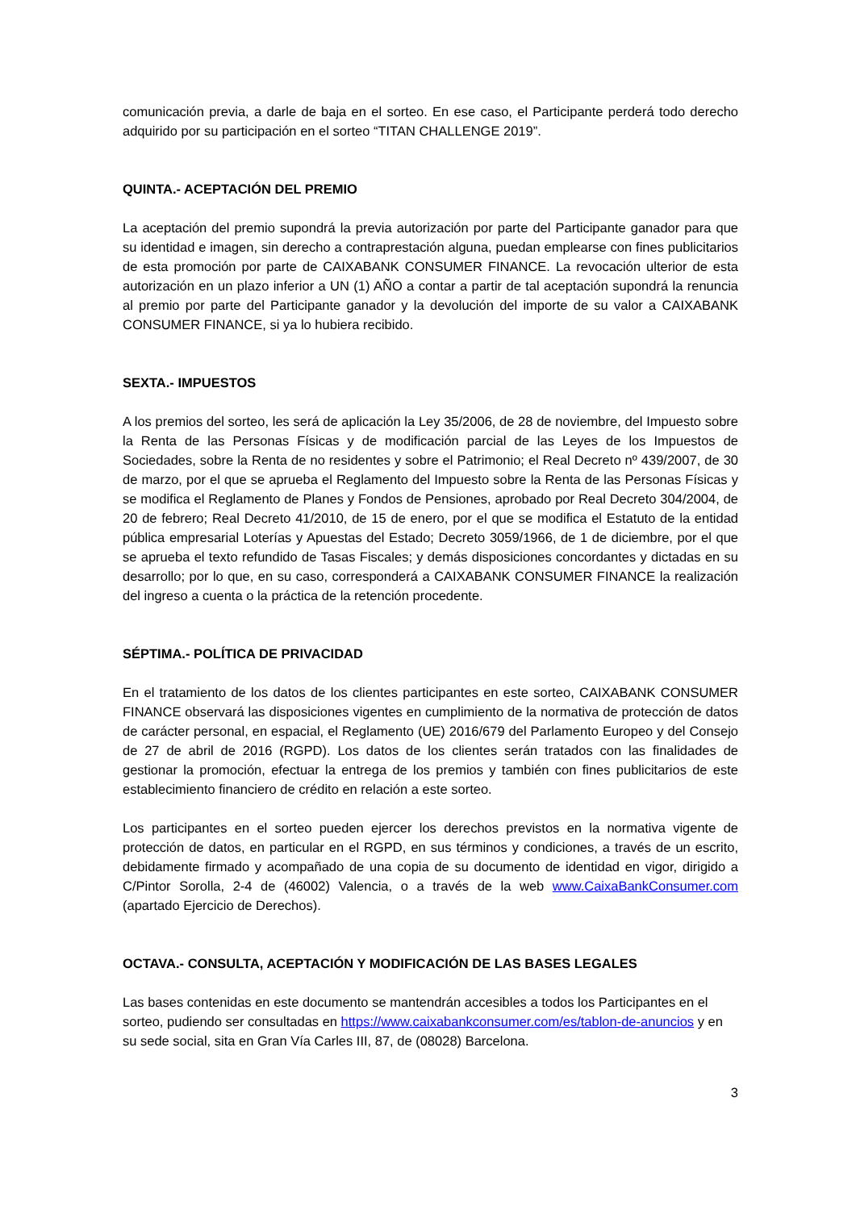comunicación previa, a darle de baja en el sorteo. En ese caso, el Participante perderá todo derecho adquirido por su participación en el sorteo “TITAN CHALLENGE 2019”.
QUINTA.- ACEPTACIÓN DEL PREMIO
La aceptación del premio supondrá la previa autorización por parte del Participante ganador para que su identidad e imagen, sin derecho a contraprestación alguna, puedan emplearse con fines publicitarios de esta promoción por parte de CAIXABANK CONSUMER FINANCE. La revocación ulterior de esta autorización en un plazo inferior a UN (1) AÑO a contar a partir de tal aceptación supondrá la renuncia al premio por parte del Participante ganador y la devolución del importe de su valor a CAIXABANK CONSUMER FINANCE, si ya lo hubiera recibido.
SEXTA.- IMPUESTOS
A los premios del sorteo, les será de aplicación la Ley 35/2006, de 28 de noviembre, del Impuesto sobre la Renta de las Personas Físicas y de modificación parcial de las Leyes de los Impuestos de Sociedades, sobre la Renta de no residentes y sobre el Patrimonio; el Real Decreto nº 439/2007, de 30 de marzo, por el que se aprueba el Reglamento del Impuesto sobre la Renta de las Personas Físicas y se modifica el Reglamento de Planes y Fondos de Pensiones, aprobado por Real Decreto 304/2004, de 20 de febrero; Real Decreto 41/2010, de 15 de enero, por el que se modifica el Estatuto de la entidad pública empresarial Loterías y Apuestas del Estado; Decreto 3059/1966, de 1 de diciembre, por el que se aprueba el texto refundido de Tasas Fiscales; y demás disposiciones concordantes y dictadas en su desarrollo; por lo que, en su caso, corresponderá a CAIXABANK CONSUMER FINANCE la realización del ingreso a cuenta o la práctica de la retención procedente.
SÉPTIMA.- POLÍTICA DE PRIVACIDAD
En el tratamiento de los datos de los clientes participantes en este sorteo, CAIXABANK CONSUMER FINANCE observará las disposiciones vigentes en cumplimiento de la normativa de protección de datos de carácter personal, en espacial, el Reglamento (UE) 2016/679 del Parlamento Europeo y del Consejo de 27 de abril de 2016 (RGPD). Los datos de los clientes serán tratados con las finalidades de gestionar la promoción, efectuar la entrega de los premios y también con fines publicitarios de este establecimiento financiero de crédito en relación a este sorteo.
Los participantes en el sorteo pueden ejercer los derechos previstos en la normativa vigente de protección de datos, en particular en el RGPD, en sus términos y condiciones, a través de un escrito, debidamente firmado y acompañado de una copia de su documento de identidad en vigor, dirigido a C/Pintor Sorolla, 2-4 de (46002) Valencia, o a través de la web www.CaixaBankConsumer.com (apartado Ejercicio de Derechos).
OCTAVA.- CONSULTA, ACEPTACIÓN Y MODIFICACIÓN DE LAS BASES LEGALES
Las bases contenidas en este documento se mantendrán accesibles a todos los Participantes en el sorteo, pudiendo ser consultadas en https://www.caixabankconsumer.com/es/tablon-de-anuncios y en su sede social, sita en Gran Vía Carles III, 87, de (08028) Barcelona.
3